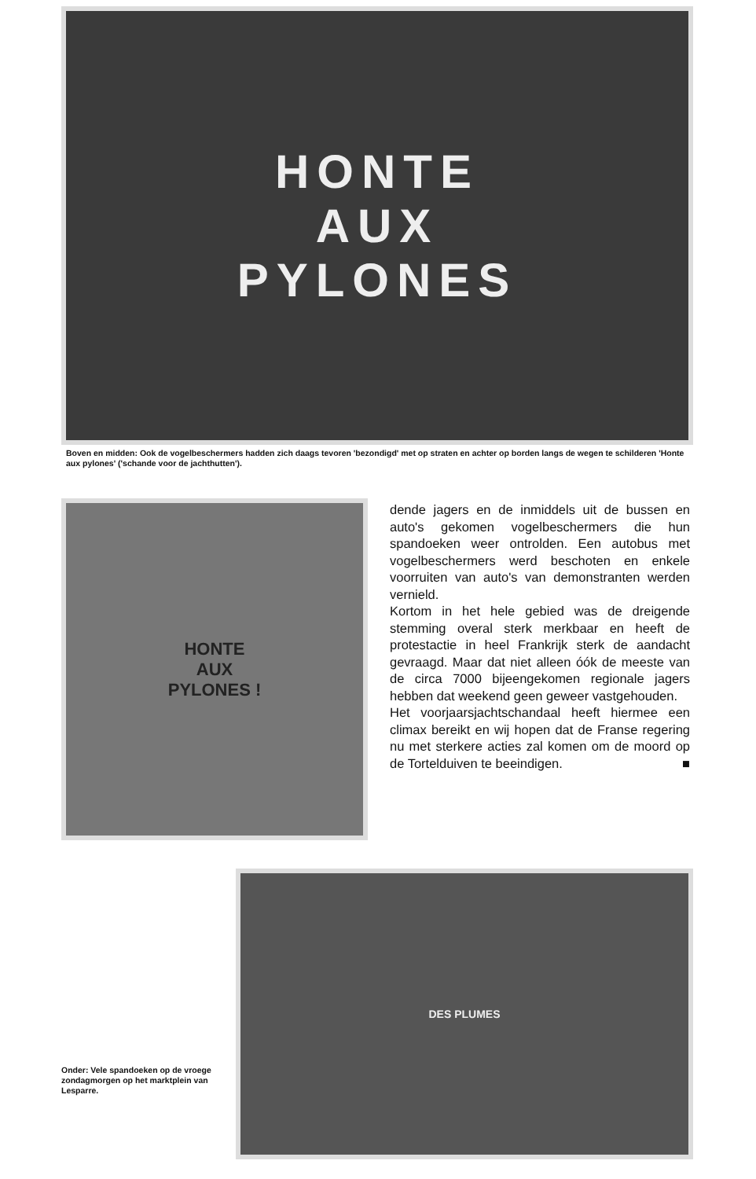HONTE
AUX
PYLONES
Boven en midden: Ook de vogelbeschermers hadden zich daags tevoren 'bezondigd' met op straten en achter op borden langs de wegen te schilderen 'Honte aux pylones' ('schande voor de jachthutten').
HONTE
AUX
PYLONES !
dende jagers en de inmiddels uit de bussen en auto's gekomen vogelbeschermers die hun spandoeken weer ontrolden. Een autobus met vogelbeschermers werd beschoten en enkele voorruiten van auto's van demonstranten werden vernield.
Kortom in het hele gebied was de dreigende stemming overal sterk merkbaar en heeft de protestactie in heel Frankrijk sterk de aandacht gevraagd. Maar dat niet alleen óók de meeste van de circa 7000 bijeengekomen regionale jagers hebben dat weekend geen geweer vastgehouden.
Het voorjaarsjachtschandaal heeft hiermee een climax bereikt en wij hopen dat de Franse regering nu met sterkere acties zal komen om de moord op de Tortelduiven te beeindigen. ■
Onder: Vele spandoeken op de vroege zondagmorgen op het marktplein van Lesparre.
DES PLUMES